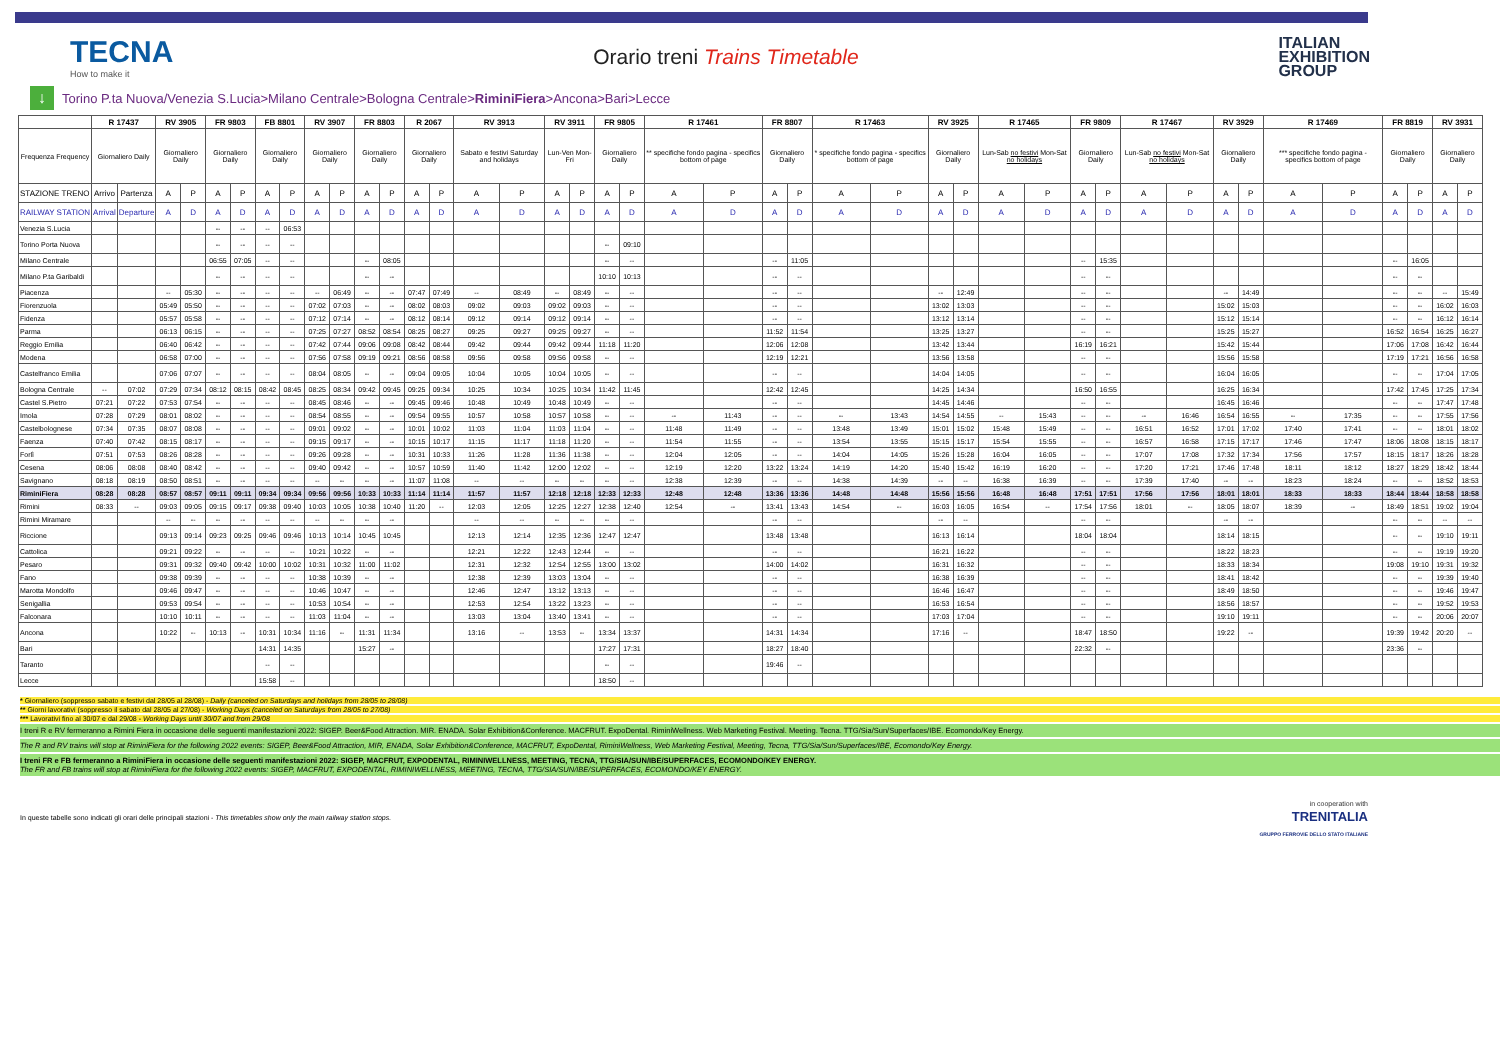TECNA
How to make it
Orario treni Trains Timetable
ITALIAN
EXHIBITION
GROUP
↓
Torino P.ta Nuova/Venezia S.Lucia>Milano Centrale>Bologna Centrale>RiminiFiera>Ancona>Bari>Lecce
| | R 17437 | | RV 3905 | | FR 9803 | | FB 8801 | | RV 3907 | | FR 8803 | | R 2067 | | RV 3913 | | RV 3911 | | FR 9805 | | R 17461 | | FR 8807 | | R 17463 | | RV 3925 | | R 17465 | | FR 9809 | | R 17467 | | RV 3929 | | R 17469 | | FR 8819 | | RV 3931 | |
| --- | --- | --- | --- | --- | --- | --- | --- | --- | --- | --- | --- | --- | --- | --- | --- | --- | --- | --- | --- | --- | --- | --- | --- | --- | --- | --- | --- | --- | --- | --- | --- | --- | --- | --- | --- | --- | --- | --- | --- | --- | --- | --- |
| Frequenza Frequency | Giornaliero Daily | | Giornaliero Daily | | Giornaliero Daily | | Giornaliero Daily | | Giornaliero Daily | | Giornaliero Daily | | Giornaliero Daily | | Sabato e festivi Saturday and holidays | | Lun-Ven Mon-Fri | | Giornaliero Daily | | ** specifiche fondo pagina - specifics bottom of page | | Giornaliero Daily | | * specifiche fondo pagina - specifics bottom of page | | Giornaliero Daily | | Lun-Sab no festivi Mon-Sat no holidays | | Giornaliero Daily | | Lun-Sab no festivi Mon-Sat no holidays | | Giornaliero Daily | | *** specifiche fondo pagina - specifics bottom of page | | Giornaliero Daily | | Giornaliero Daily | |
| STAZIONE TRENO | Arrivo | Partenza | A | P | A | P | A | P | A | P | A | P | A | P | A | P | A | P | A | P | A | P | A | P | A | P | A | P | A | P | A | P | A | P | A | P | A | P | A | P | A | P |
| RAILWAY STATION | Arrival | Departure | A | D | A | D | A | D | A | D | A | D | A | D | A | D | A | D | A | D | A | D | A | D | A | D | A | D | A | D | A | D | A | D | A | D | A | D | A | D | A | D |
| Venezia S.Lucia | | | | | -- | -- | -- | 06:53 | | | | | | | | | | | | | | | | | | | | | | | | | | | | | | | | | | |
| Torino Porta Nuova | | | | | -- | -- | -- | -- | | | | | | | | | | | -- | 09:10 | | | | | | | | | | | | | | | | | | | | | | |
| Milano Centrale | | | | | 06:55 | 07:05 | -- | -- | | | -- | 08:05 | | | | | | | -- | -- | | | -- | 11:05 | | | | | | | -- | 15:35 | | | | | | | -- | 16:05 | | |
| Milano P.ta Garibaldi | | | | | -- | -- | -- | -- | | | -- | -- | | | | | | | 10:10 | 10:13 | | | -- | -- | | | | | | | -- | -- | | | | | | | -- | -- | | |
| Piacenza | | | -- | 05:30 | -- | -- | -- | -- | -- | 06:49 | -- | -- | 07:47 | 07:49 | -- | 08:49 | -- | 08:49 | -- | -- | | | -- | -- | | | -- | 12:49 | | | -- | -- | | | -- | 14:49 | | | -- | -- | -- | 15:49 |
| Fiorenzuola | | | 05:49 | 05:50 | -- | -- | -- | -- | 07:02 | 07:03 | -- | -- | 08:02 | 08:03 | 09:02 | 09:03 | 09:02 | 09:03 | -- | -- | | | -- | -- | | | 13:02 | 13:03 | | | -- | -- | | | 15:02 | 15:03 | | | -- | -- | 16:02 | 16:03 |
| Fidenza | | | 05:57 | 05:58 | -- | -- | -- | -- | 07:12 | 07:14 | -- | -- | 08:12 | 08:14 | 09:12 | 09:14 | 09:12 | 09:14 | -- | -- | | | -- | -- | | | 13:12 | 13:14 | | | -- | -- | | | 15:12 | 15:14 | | | -- | -- | 16:12 | 16:14 |
| Parma | | | 06:13 | 06:15 | -- | -- | -- | -- | 07:25 | 07:27 | 08:52 | 08:54 | 08:25 | 08:27 | 09:25 | 09:27 | 09:25 | 09:27 | -- | -- | | | 11:52 | 11:54 | | | 13:25 | 13:27 | | | -- | -- | | | 15:25 | 15:27 | | | 16:52 | 16:54 | 16:25 | 16:27 |
| Reggio Emilia | | | 06:40 | 06:42 | -- | -- | -- | -- | 07:42 | 07:44 | 09:06 | 09:08 | 08:42 | 08:44 | 09:42 | 09:44 | 09:42 | 09:44 | 11:18 | 11:20 | | | 12:06 | 12:08 | | | 13:42 | 13:44 | | | 16:19 | 16:21 | | | 15:42 | 15:44 | | | 17:06 | 17:08 | 16:42 | 16:44 |
| Modena | | | 06:58 | 07:00 | -- | -- | -- | -- | 07:56 | 07:58 | 09:19 | 09:21 | 08:56 | 08:58 | 09:56 | 09:58 | 09:56 | 09:58 | -- | -- | | | 12:19 | 12:21 | | | 13:56 | 13:58 | | | -- | -- | | | 15:56 | 15:58 | | | 17:19 | 17:21 | 16:56 | 16:58 |
| Castelfranco Emilia | | | 07:06 | 07:07 | -- | -- | -- | -- | 08:04 | 08:05 | -- | -- | 09:04 | 09:05 | 10:04 | 10:05 | 10:04 | 10:05 | -- | -- | | | -- | -- | | | 14:04 | 14:05 | | | -- | -- | | | 16:04 | 16:05 | | | -- | -- | 17:04 | 17:05 |
| Bologna Centrale | -- | 07:02 | 07:29 | 07:34 | 08:12 | 08:15 | 08:42 | 08:45 | 08:25 | 08:34 | 09:42 | 09:45 | 09:25 | 09:34 | 10:25 | 10:34 | 10:25 | 10:34 | 11:42 | 11:45 | | | 12:42 | 12:45 | | | 14:25 | 14:34 | | | 16:50 | 16:55 | | | 16:25 | 16:34 | | | 17:42 | 17:45 | 17:25 | 17:34 |
| Castel S.Pietro | 07:21 | 07:22 | 07:53 | 07:54 | -- | -- | -- | -- | 08:45 | 08:46 | -- | -- | 09:45 | 09:46 | 10:48 | 10:49 | 10:48 | 10:49 | -- | -- | | | -- | -- | | | 14:45 | 14:46 | | | -- | -- | | | 16:45 | 16:46 | | | -- | -- | 17:47 | 17:48 |
| Imola | 07:28 | 07:29 | 08:01 | 08:02 | -- | -- | -- | -- | 08:54 | 08:55 | -- | -- | 09:54 | 09:55 | 10:57 | 10:58 | 10:57 | 10:58 | -- | -- | -- | 11:43 | -- | -- | -- | 13:43 | 14:54 | 14:55 | -- | 15:43 | -- | -- | -- | 16:46 | 16:54 | 16:55 | -- | 17:35 | -- | -- | 17:55 | 17:56 |
| Castelbolognese | 07:34 | 07:35 | 08:07 | 08:08 | -- | -- | -- | -- | 09:01 | 09:02 | -- | -- | 10:01 | 10:02 | 11:03 | 11:04 | 11:03 | 11:04 | -- | -- | 11:48 | 11:49 | -- | -- | 13:48 | 13:49 | 15:01 | 15:02 | 15:48 | 15:49 | -- | -- | 16:51 | 16:52 | 17:01 | 17:02 | 17:40 | 17:41 | -- | -- | 18:01 | 18:02 |
| Faenza | 07:40 | 07:42 | 08:15 | 08:17 | -- | -- | -- | -- | 09:15 | 09:17 | -- | -- | 10:15 | 10:17 | 11:15 | 11:17 | 11:18 | 11:20 | -- | -- | 11:54 | 11:55 | -- | -- | 13:54 | 13:55 | 15:15 | 15:17 | 15:54 | 15:55 | -- | -- | 16:57 | 16:58 | 17:15 | 17:17 | 17:46 | 17:47 | 18:06 | 18:08 | 18:15 | 18:17 |
| Forlì | 07:51 | 07:53 | 08:26 | 08:28 | -- | -- | -- | -- | 09:26 | 09:28 | -- | -- | 10:31 | 10:33 | 11:26 | 11:28 | 11:36 | 11:38 | -- | -- | 12:04 | 12:05 | -- | -- | 14:04 | 14:05 | 15:26 | 15:28 | 16:04 | 16:05 | -- | -- | 17:07 | 17:08 | 17:32 | 17:34 | 17:56 | 17:57 | 18:15 | 18:17 | 18:26 | 18:28 |
| Cesena | 08:06 | 08:08 | 08:40 | 08:42 | -- | -- | -- | -- | 09:40 | 09:42 | -- | -- | 10:57 | 10:59 | 11:40 | 11:42 | 12:00 | 12:02 | -- | -- | 12:19 | 12:20 | 13:22 | 13:24 | 14:19 | 14:20 | 15:40 | 15:42 | 16:19 | 16:20 | -- | -- | 17:20 | 17:21 | 17:46 | 17:48 | 18:11 | 18:12 | 18:27 | 18:29 | 18:42 | 18:44 |
| Savignano | 08:18 | 08:19 | 08:50 | 08:51 | -- | -- | -- | -- | -- | -- | -- | -- | 11:07 | 11:08 | -- | -- | -- | -- | -- | -- | 12:38 | 12:39 | -- | -- | 14:38 | 14:39 | -- | -- | 16:38 | 16:39 | -- | -- | 17:39 | 17:40 | -- | -- | 18:23 | 18:24 | -- | -- | 18:52 | 18:53 |
| RiminiFiera | 08:28 | 08:28 | 08:57 | 08:57 | 09:11 | 09:11 | 09:34 | 09:34 | 09:56 | 09:56 | 10:33 | 10:33 | 11:14 | 11:14 | 11:57 | 11:57 | 12:18 | 12:18 | 12:33 | 12:33 | 12:48 | 12:48 | 13:36 | 13:36 | 14:48 | 14:48 | 15:56 | 15:56 | 16:48 | 16:48 | 17:51 | 17:51 | 17:56 | 17:56 | 18:01 | 18:01 | 18:33 | 18:33 | 18:44 | 18:44 | 18:58 | 18:58 |
| Rimini | 08:33 | -- | 09:03 | 09:05 | 09:15 | 09:17 | 09:38 | 09:40 | 10:03 | 10:05 | 10:38 | 10:40 | 11:20 | -- | 12:03 | 12:05 | 12:25 | 12:27 | 12:38 | 12:40 | 12:54 | -- | 13:41 | 13:43 | 14:54 | -- | 16:03 | 16:05 | 16:54 | -- | 17:54 | 17:56 | 18:01 | -- | 18:05 | 18:07 | 18:39 | -- | 18:49 | 18:51 | 19:02 | 19:04 |
| Rimini Miramare | | | -- | -- | -- | -- | -- | -- | -- | -- | -- | -- | | | -- | -- | -- | -- | -- | -- | | | -- | -- | | | -- | -- | | | -- | -- | | | -- | -- | | | -- | -- | -- | -- |
| Riccione | | | 09:13 | 09:14 | 09:23 | 09:25 | 09:46 | 09:46 | 10:13 | 10:14 | 10:45 | 10:45 | | | 12:13 | 12:14 | 12:35 | 12:36 | 12:47 | 12:47 | | | 13:48 | 13:48 | | | 16:13 | 16:14 | | | 18:04 | 18:04 | | | 18:14 | 18:15 | | | -- | -- | 19:10 | 19:11 |
| Cattolica | | | 09:21 | 09:22 | -- | -- | -- | -- | 10:21 | 10:22 | -- | -- | | | 12:21 | 12:22 | 12:43 | 12:44 | -- | -- | | | -- | -- | | | 16:21 | 16:22 | | | -- | -- | | | 18:22 | 18:23 | | | -- | -- | 19:19 | 19:20 |
| Pesaro | | | 09:31 | 09:32 | 09:40 | 09:42 | 10:00 | 10:02 | 10:31 | 10:32 | 11:00 | 11:02 | | | 12:31 | 12:32 | 12:54 | 12:55 | 13:00 | 13:02 | | | 14:00 | 14:02 | | | 16:31 | 16:32 | | | -- | -- | | | 18:33 | 18:34 | | | 19:08 | 19:10 | 19:31 | 19:32 |
| Fano | | | 09:38 | 09:39 | -- | -- | -- | -- | 10:38 | 10:39 | -- | -- | | | 12:38 | 12:39 | 13:03 | 13:04 | -- | -- | | | -- | -- | | | 16:38 | 16:39 | | | -- | -- | | | 18:41 | 18:42 | | | -- | -- | 19:39 | 19:40 |
| Marotta Mondolfo | | | 09:46 | 09:47 | -- | -- | -- | -- | 10:46 | 10:47 | -- | -- | | | 12:46 | 12:47 | 13:12 | 13:13 | -- | -- | | | -- | -- | | | 16:46 | 16:47 | | | -- | -- | | | 18:49 | 18:50 | | | -- | -- | 19:46 | 19:47 |
| Senigallia | | | 09:53 | 09:54 | -- | -- | -- | -- | 10:53 | 10:54 | -- | -- | | | 12:53 | 12:54 | 13:22 | 13:23 | -- | -- | | | -- | -- | | | 16:53 | 16:54 | | | -- | -- | | | 18:56 | 18:57 | | | -- | -- | 19:52 | 19:53 |
| Falconara | | | 10:10 | 10:11 | -- | -- | -- | -- | 11:03 | 11:04 | -- | -- | | | 13:03 | 13:04 | 13:40 | 13:41 | -- | -- | | | -- | -- | | | 17:03 | 17:04 | | | -- | -- | | | 19:10 | 19:11 | | | -- | -- | 20:06 | 20:07 |
| Ancona | | | 10:22 | -- | 10:13 | -- | 10:31 | 10:34 | 11:16 | -- | 11:31 | 11:34 | | | 13:16 | -- | 13:53 | -- | 13:34 | 13:37 | | | 14:31 | 14:34 | | | 17:16 | -- | | | 18:47 | 18:50 | | | 19:22 | -- | | | 19:39 | 19:42 | 20:20 | -- |
| Bari | | | | | | | 14:31 | 14:35 | | | 15:27 | -- | | | | | | | 17:27 | 17:31 | | | 18:27 | 18:40 | | | | | | | 22:32 | -- | | | | | | | 23:36 | -- | | |
| Taranto | | | | | | | -- | -- | | | | | | | | | | | -- | -- | | | 19:46 | -- | | | | | | | | | | | | | | | | | | |
| Lecce | | | | | | | 15:58 | -- | | | | | | | | | | | 18:50 | -- | | | | | | | | | | | | | | | | | | | | | | |
* Giornaliero (soppresso sabato e festivi dal 28/05 al 28/08) - Daily (canceled on Saturdays and holidays from 28/05 to 28/08)
** Giorni lavorativi (soppresso il sabato dal 28/05 al 27/08) - Working Days (canceled on Saturdays from 28/05 to 27/08)
*** Lavorativi fino al 30/07 e dal 29/08 - Working Days until 30/07 and from 29/08
I treni R e RV fermeranno a Rimini Fiera in occasione delle seguenti manifestazioni 2022: SIGEP. Beer&Food Attraction. MIR. ENADA. Solar Exhibition&Conference. MACFRUT. ExpoDental. RiminiWellness. Web Marketing Festival. Meeting. Tecna. TTG/Sia/Sun/Superfaces/IBE. Ecomondo/Key Energy.
The R and RV trains will stop at RiminiFiera for the following 2022 events: SIGEP, Beer&Food Attraction, MIR, ENADA, Solar Exhibition&Conference, MACFRUT, ExpoDental, RiminiWellness, Web Marketing Festival, Meeting, Tecna, TTG/Sia/Sun/Superfaces/IBE, Ecomondo/Key Energy.
I treni FR e FB fermeranno a RiminiFiera in occasione delle seguenti manifestazioni 2022: SIGEP, MACFRUT, EXPODENTAL, RIMINIWELLNESS, MEETING, TECNA, TTG/SIA/SUN/IBE/SUPERFACES, ECOMONDO/KEY ENERGY.
The FR and FB trains will stop at RiminiFiera for the following 2022 events: SIGEP, MACFRUT, EXPODENTAL, RIMINIWELLNESS, MEETING, TECNA, TTG/SIA/SUN/IBE/SUPERFACES, ECOMONDO/KEY ENERGY.
In queste tabelle sono indicati gli orari delle principali stazioni - This timetables show only the main railway station stops.
in cooperation with
TRENITALIA
GRUPPO FERROVIE DELLO STATO ITALIANE